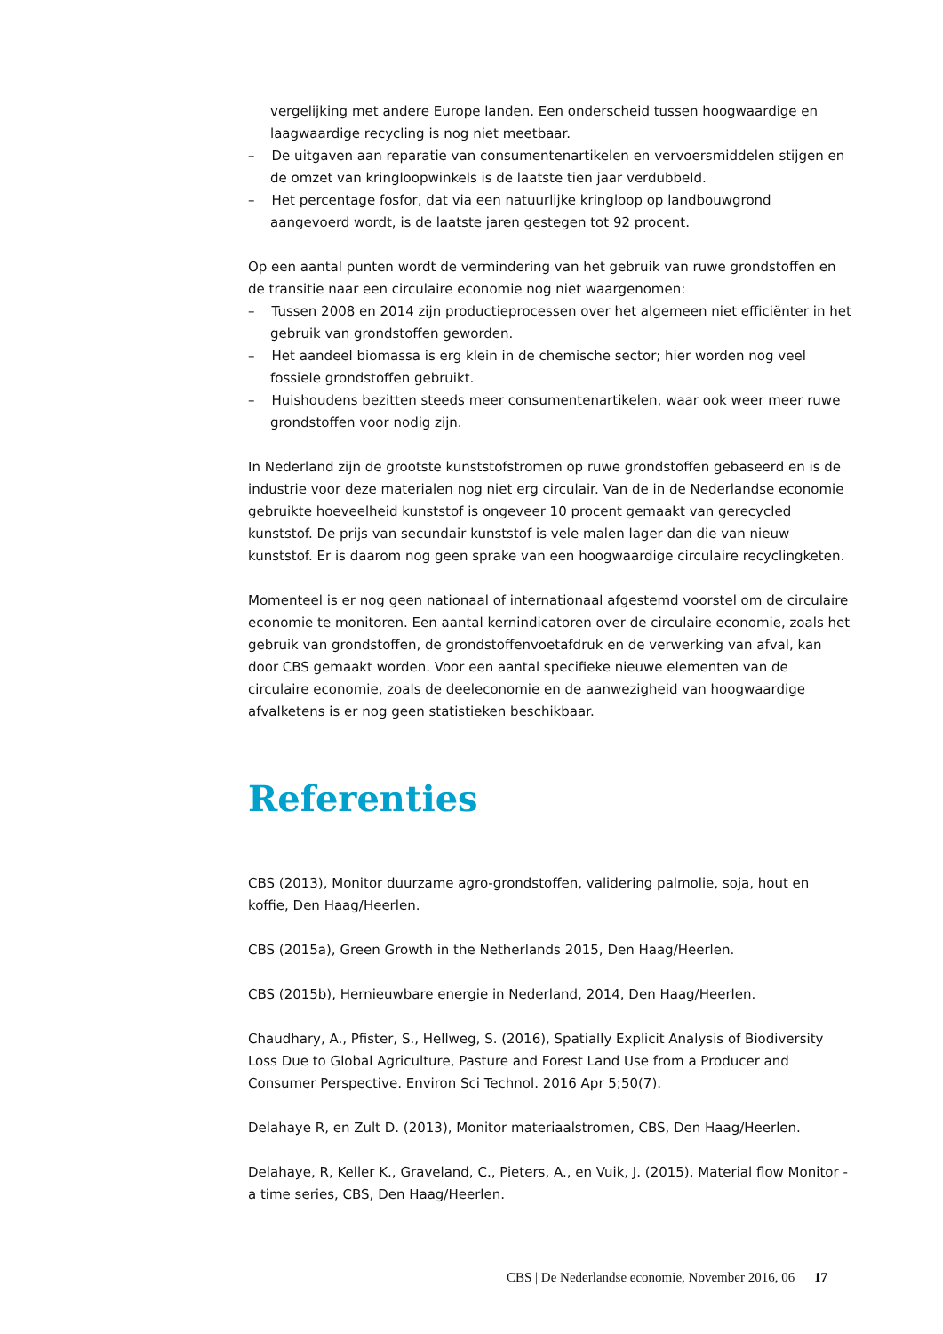vergelijking met andere Europe landen. Een onderscheid tussen hoogwaardige en laagwaardige recycling is nog niet meetbaar.
– De uitgaven aan reparatie van consumentenartikelen en vervoersmiddelen stijgen en de omzet van kringloopwinkels is de laatste tien jaar verdubbeld.
– Het percentage fosfor, dat via een natuurlijke kringloop op landbouwgrond aangevoerd wordt, is de laatste jaren gestegen tot 92 procent.
Op een aantal punten wordt de vermindering van het gebruik van ruwe grondstoffen en de transitie naar een circulaire economie nog niet waargenomen:
– Tussen 2008 en 2014 zijn productieprocessen over het algemeen niet efficiënter in het gebruik van grondstoffen geworden.
– Het aandeel biomassa is erg klein in de chemische sector; hier worden nog veel fossiele grondstoffen gebruikt.
– Huishoudens bezitten steeds meer consumentenartikelen, waar ook weer meer ruwe grondstoffen voor nodig zijn.
In Nederland zijn de grootste kunststofstromen op ruwe grondstoffen gebaseerd en is de industrie voor deze materialen nog niet erg circulair. Van de in de Nederlandse economie gebruikte hoeveelheid kunststof is ongeveer 10 procent gemaakt van gerecycled kunststof. De prijs van secundair kunststof is vele malen lager dan die van nieuw kunststof. Er is daarom nog geen sprake van een hoogwaardige circulaire recyclingketen.
Momenteel is er nog geen nationaal of internationaal afgestemd voorstel om de circulaire economie te monitoren. Een aantal kernindicatoren over de circulaire economie, zoals het gebruik van grondstoffen, de grondstoffenvoetafdruk en de verwerking van afval, kan door CBS gemaakt worden. Voor een aantal specifieke nieuwe elementen van de circulaire economie, zoals de deeleconomie en de aanwezigheid van hoogwaardige afvalketens is er nog geen statistieken beschikbaar.
Referenties
CBS (2013), Monitor duurzame agro-grondstoffen, validering palmolie, soja, hout en koffie, Den Haag/Heerlen.
CBS (2015a), Green Growth in the Netherlands 2015, Den Haag/Heerlen.
CBS (2015b), Hernieuwbare energie in Nederland, 2014, Den Haag/Heerlen.
Chaudhary, A., Pfister, S., Hellweg, S. (2016), Spatially Explicit Analysis of Biodiversity Loss Due to Global Agriculture, Pasture and Forest Land Use from a Producer and Consumer Perspective. Environ Sci Technol. 2016 Apr 5;50(7).
Delahaye R, en Zult D. (2013), Monitor materiaalstromen, CBS, Den Haag/Heerlen.
Delahaye, R, Keller K., Graveland, C., Pieters, A., en Vuik, J. (2015), Material flow Monitor - a time series, CBS, Den Haag/Heerlen.
CBS | De Nederlandse economie, November 2016, 06 17